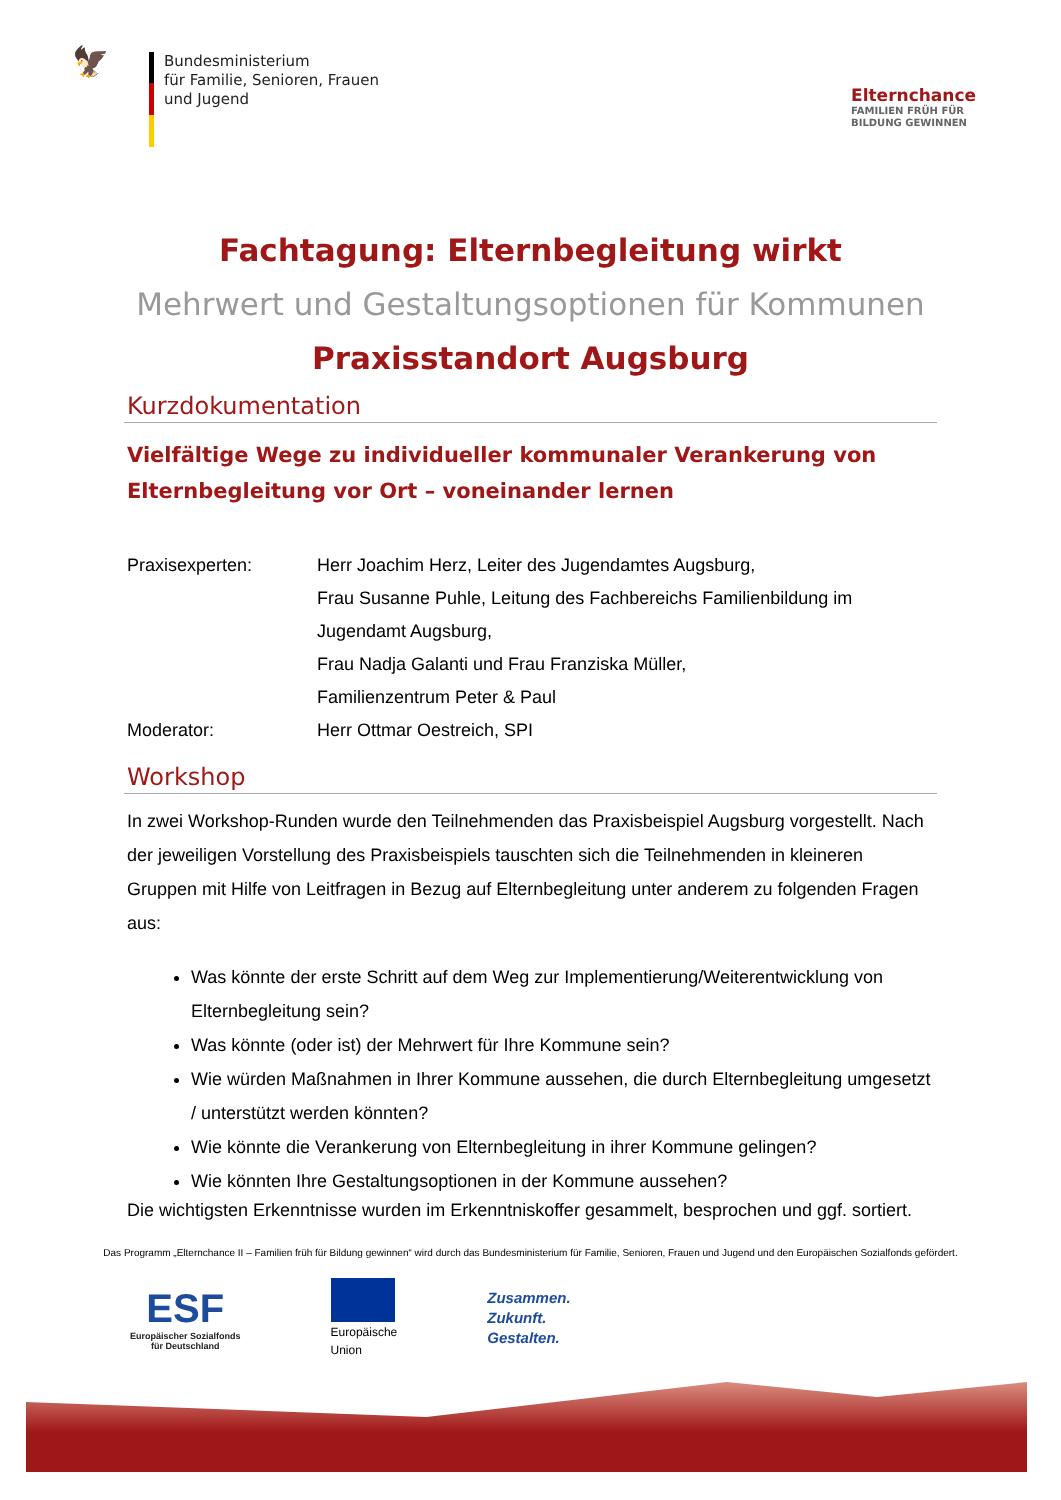🦅
Bundesministerium
für Familie, Senioren, Frauen
und Jugend
Elternchance
FAMILIEN FRÜH FÜR
BILDUNG GEWINNEN
Fachtagung: Elternbegleitung wirkt
Mehrwert und Gestaltungsoptionen für Kommunen
Praxisstandort Augsburg
Kurzdokumentation
Vielfältige Wege zu individueller kommunaler Verankerung von Elternbegleitung vor Ort – voneinander lernen
| Praxisexperten: | Herr Joachim Herz, Leiter des Jugendamtes Augsburg, Frau Susanne Puhle, Leitung des Fachbereichs Familienbildung im Jugendamt Augsburg, Frau Nadja Galanti und Frau Franziska Müller, Familienzentrum Peter & Paul |
| Moderator: | Herr Ottmar Oestreich, SPI |
Workshop
In zwei Workshop-Runden wurde den Teilnehmenden das Praxisbeispiel Augsburg vorgestellt. Nach der jeweiligen Vorstellung des Praxisbeispiels tauschten sich die Teilnehmenden in kleineren Gruppen mit Hilfe von Leitfragen in Bezug auf Elternbegleitung unter anderem zu folgenden Fragen aus:
Was könnte der erste Schritt auf dem Weg zur Implementierung/Weiterentwicklung von Elternbegleitung sein?
Was könnte (oder ist) der Mehrwert für Ihre Kommune sein?
Wie würden Maßnahmen in Ihrer Kommune aussehen, die durch Elternbegleitung umgesetzt / unterstützt werden könnten?
Wie könnte die Verankerung von Elternbegleitung in ihrer Kommune gelingen?
Wie könnten Ihre Gestaltungsoptionen in der Kommune aussehen?
Die wichtigsten Erkenntnisse wurden im Erkenntniskoffer gesammelt, besprochen und ggf. sortiert.
Das Programm „Elternchance II – Familien früh für Bildung gewinnen“ wird durch das Bundesministerium für Familie, Senioren, Frauen und Jugend und den Europäischen Sozialfonds gefördert.
ESF
Europäischer Sozialfonds
für Deutschland
Europäische
Union
Zusammen.
Zukunft.
Gestalten.